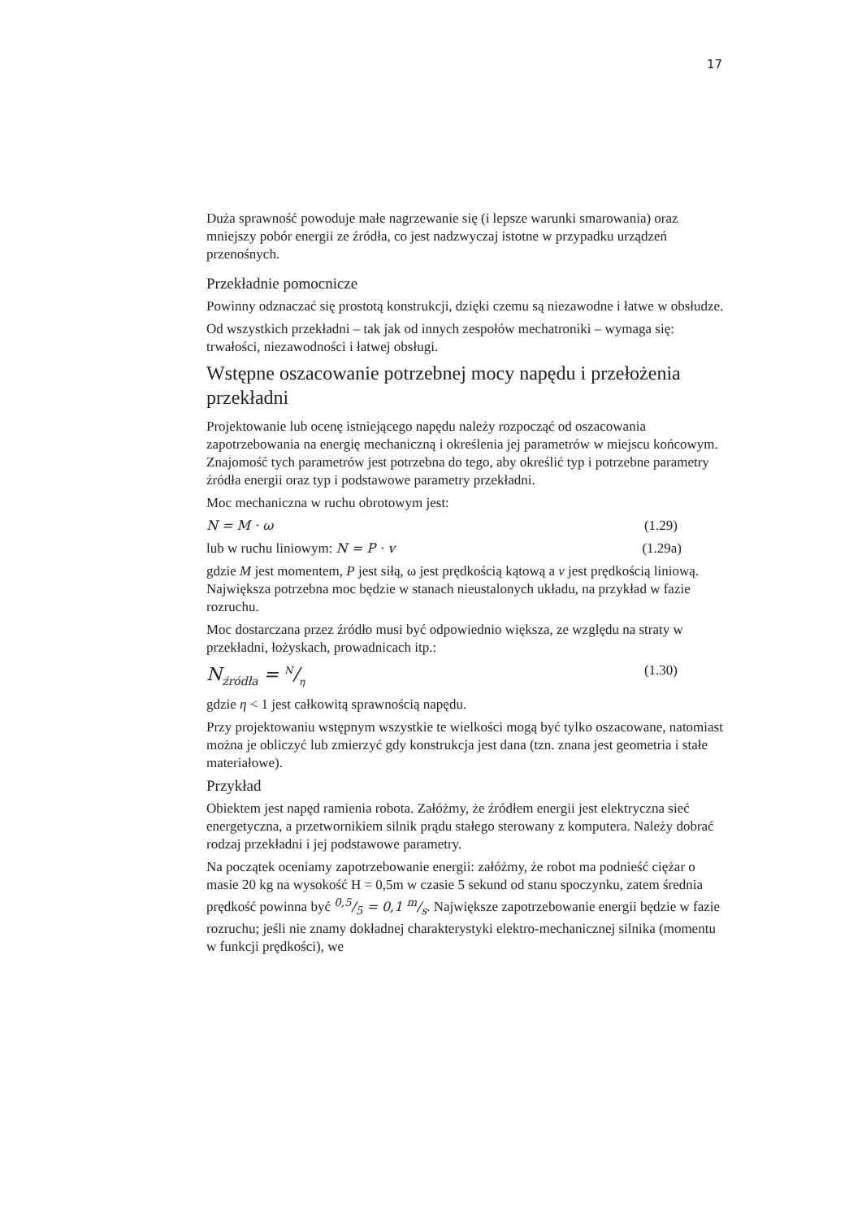17
Duża sprawność powoduje małe nagrzewanie się (i lepsze warunki smarowania) oraz mniejszy pobór energii ze źródła, co jest nadzwyczaj istotne w przypadku urządzeń przenośnych.
Przekładnie pomocnicze
Powinny odznaczać się prostotą konstrukcji, dzięki czemu są niezawodne i łatwe w obsłudze.
Od wszystkich przekładni – tak jak od innych zespołów mechatroniki – wymaga się: trwałości, niezawodności i łatwej obsługi.
Wstępne oszacowanie potrzebnej mocy napędu i przełożenia przekładni
Projektowanie lub ocenę istniejącego napędu należy rozpocząć od oszacowania zapotrzebowania na energię mechaniczną i określenia jej parametrów w miejscu końcowym. Znajomość tych parametrów jest potrzebna do tego, aby określić typ i potrzebne parametry źródła energii oraz typ i podstawowe parametry przekładni.
Moc mechaniczna w ruchu obrotowym jest:
N = M · ω (1.29)
lub w ruchu liniowym: N = P · v (1.29a)
gdzie M jest momentem, P jest siłą, ω jest prędkością kątową a v jest prędkością liniową. Największa potrzebna moc będzie w stanach nieustalonych układu, na przykład w fazie rozruchu.
Moc dostarczana przez źródło musi być odpowiednio większa, ze względu na straty w przekładni, łożyskach, prowadnicach itp.:
N<sub>źródła</sub> = N/η (1.30)
gdzie η < 1 jest całkowitą sprawnością napędu.
Przy projektowaniu wstępnym wszystkie te wielkości mogą być tylko oszacowane, natomiast można je obliczyć lub zmierzyć gdy konstrukcja jest dana (tzn. znana jest geometria i stałe materiałowe).
Przykład
Obiektem jest napęd ramienia robota. Załóżmy, że źródłem energii jest elektryczna sieć energetyczna, a przetwornikiem silnik prądu stałego sterowany z komputera. Należy dobrać rodzaj przekładni i jej podstawowe parametry.
Na początek oceniamy zapotrzebowanie energii: załóżmy, że robot ma podnieść ciężar o masie 20 kg na wysokość H = 0,5m w czasie 5 sekund od stanu spoczynku, zatem średnia prędkość powinna być 0,5/5 = 0,1 m/s. Największe zapotrzebowanie energii będzie w fazie rozruchu; jeśli nie znamy dokładnej charakterystyki elektro-mechanicznej silnika (momentu w funkcji prędkości), we